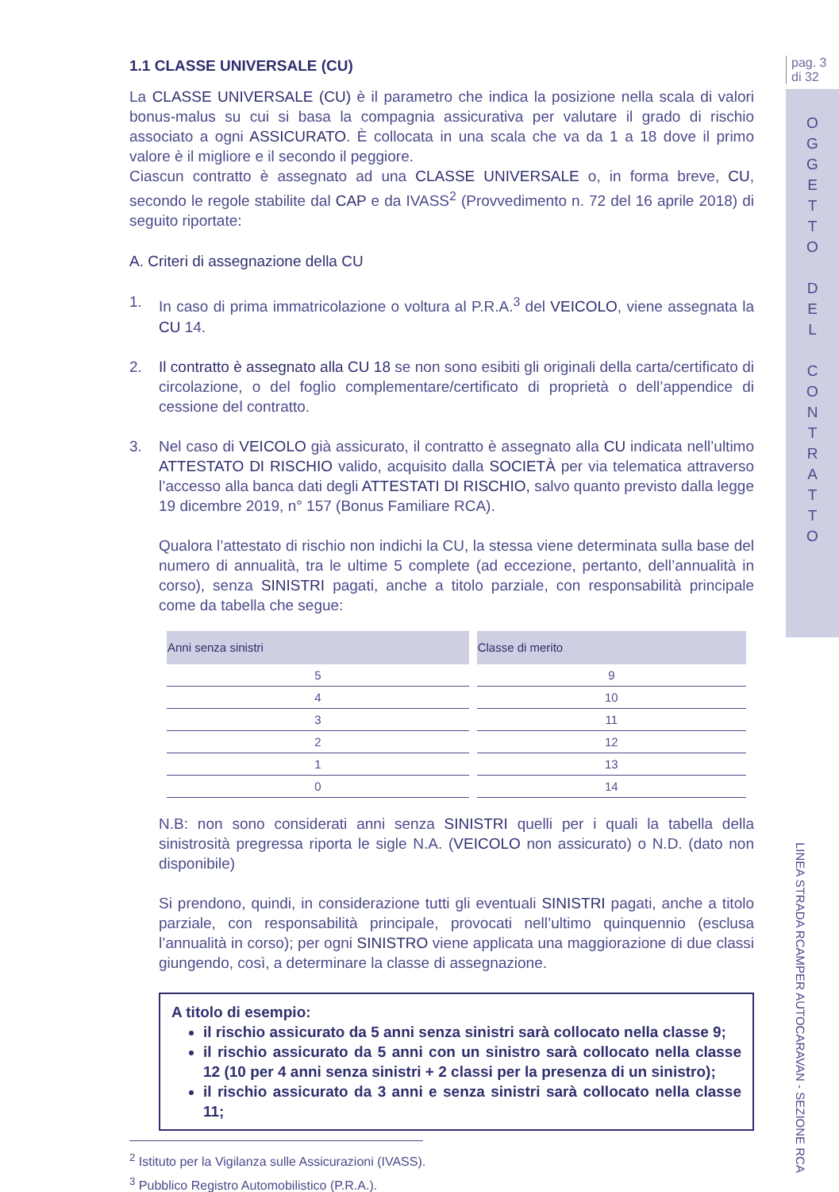1.1 CLASSE UNIVERSALE (CU)
La CLASSE UNIVERSALE (CU) è il parametro che indica la posizione nella scala di valori bonus-malus su cui si basa la compagnia assicurativa per valutare il grado di rischio associato a ogni ASSICURATO. È collocata in una scala che va da 1 a 18 dove il primo valore è il migliore e il secondo il peggiore.
Ciascun contratto è assegnato ad una CLASSE UNIVERSALE o, in forma breve, CU, secondo le regole stabilite dal CAP e da IVASS<sup>2</sup> (Provvedimento n. 72 del 16 aprile 2018) di seguito riportate:
A. Criteri di assegnazione della CU
1. In caso di prima immatricolazione o voltura al P.R.A.<sup>3</sup> del VEICOLO, viene assegnata la CU 14.
2. Il contratto è assegnato alla CU 18 se non sono esibiti gli originali della carta/certificato di circolazione, o del foglio complementare/certificato di proprietà o dell’appendice di cessione del contratto.
3. Nel caso di VEICOLO già assicurato, il contratto è assegnato alla CU indicata nell’ultimo ATTESTATO DI RISCHIO valido, acquisito dalla SOCIETÀ per via telematica attraverso l’accesso alla banca dati degli ATTESTATI DI RISCHIO, salvo quanto previsto dalla legge 19 dicembre 2019, n° 157 (Bonus Familiare RCA).
Qualora l’attestato di rischio non indichi la CU, la stessa viene determinata sulla base del numero di annualità, tra le ultime 5 complete (ad eccezione, pertanto, dell’annualità in corso), senza SINISTRI pagati, anche a titolo parziale, con responsabilità principale come da tabella che segue:
| Anni senza sinistri | Classe di merito |
| --- | --- |
| 5 | 9 |
| 4 | 10 |
| 3 | 11 |
| 2 | 12 |
| 1 | 13 |
| 0 | 14 |
N.B: non sono considerati anni senza SINISTRI quelli per i quali la tabella della sinistrosità pregressa riporta le sigle N.A. (VEICOLO non assicurato) o N.D. (dato non disponibile)
Si prendono, quindi, in considerazione tutti gli eventuali SINISTRI pagati, anche a titolo parziale, con responsabilità principale, provocati nell’ultimo quinquennio (esclusa l’annualità in corso); per ogni SINISTRO viene applicata una maggiorazione di due classi giungendo, così, a determinare la classe di assegnazione.
A titolo di esempio:
il rischio assicurato da 5 anni senza sinistri sarà collocato nella classe 9;
il rischio assicurato da 5 anni con un sinistro sarà collocato nella classe 12 (10 per 4 anni senza sinistri + 2 classi per la presenza di un sinistro);
il rischio assicurato da 3 anni e senza sinistri sarà collocato nella classe 11;
<sup>2</sup> Istituto per la Vigilanza sulle Assicurazioni (IVASS).
<sup>3</sup> Pubblico Registro Automobilistico (P.R.A.).
pag. 3
di 32
O
G
G
E
T
T
O
D
E
L
C
O
N
T
R
A
T
T
O
LINEA STRADA RCAMPER AUTOCARAVAN - SEZIONE RCA